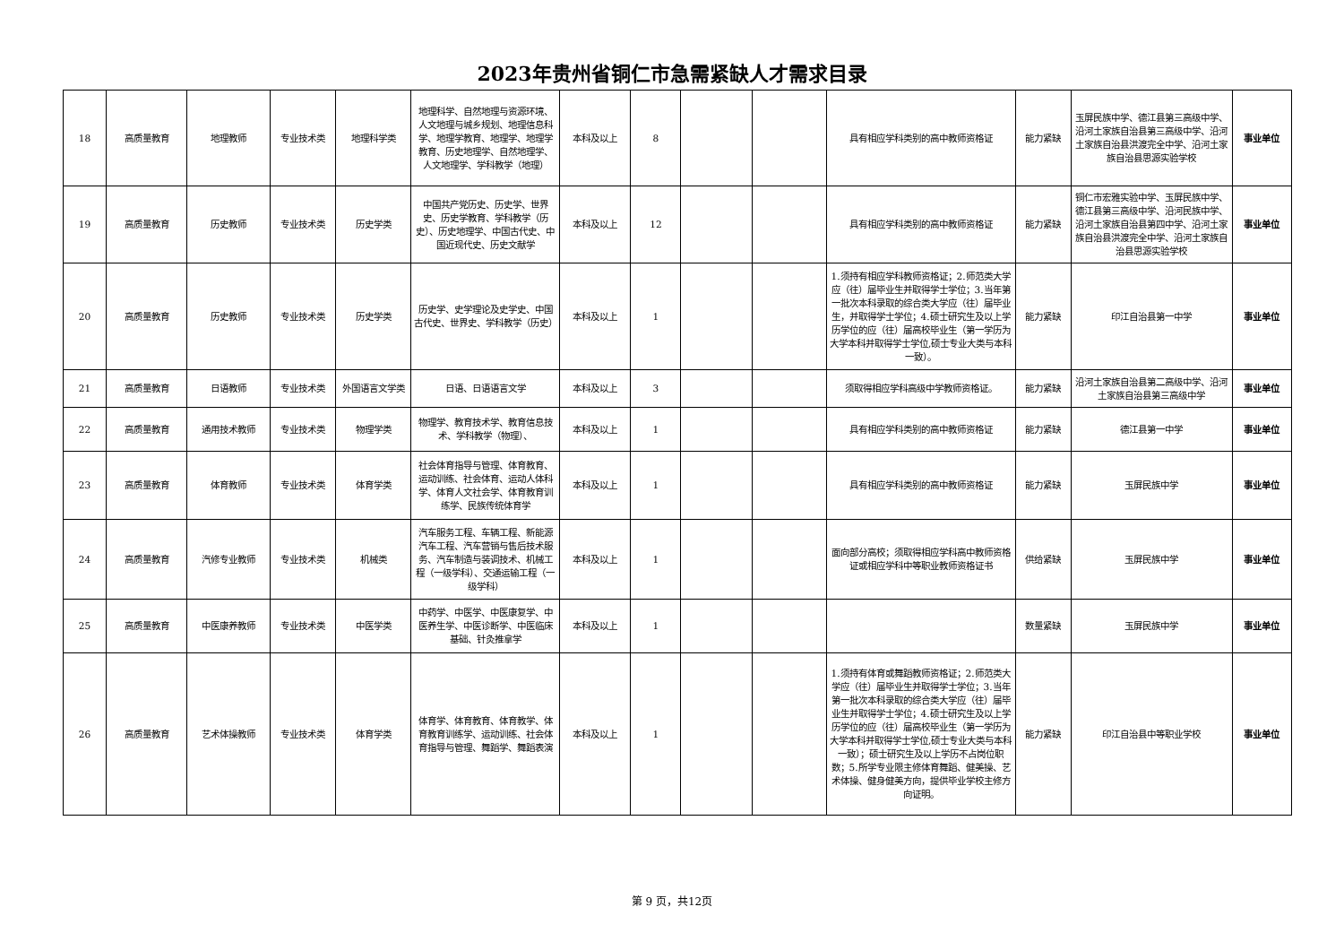2023年贵州省铜仁市急需紧缺人才需求目录
| 18 | 高质量教育 | 地理教师 | 专业技术类 | 地理科学类 | 地理科学、自然地理与资源环境、人文地理与城乡规划、地理信息科学、地理学教育、地理学、地理学教育、历史地理学、自然地理学、人文地理学、学科教学（地理） | 本科及以上 | 8 | | | 具有相应学科类别的高中教师资格证 | 能力紧缺 | 玉屏民族中学、德江县第三高级中学、沿河土家族自治县第三高级中学、沿河土家族自治县洪渡完全中学、沿河土家族自治县思源实验学校 | 事业单位 |
| 19 | 高质量教育 | 历史教师 | 专业技术类 | 历史学类 | 中国共产党历史、历史学、世界史、历史学教育、学科教学（历史）、历史地理学、中国古代史、中国近现代史、历史文献学 | 本科及以上 | 12 | | | 具有相应学科类别的高中教师资格证 | 能力紧缺 | 铜仁市宏雅实验中学、玉屏民族中学、德江县第三高级中学、沿河民族中学、沿河土家族自治县第四中学、沿河土家族自治县洪渡完全中学、沿河土家族自治县思源实验学校 | 事业单位 |
| 20 | 高质量教育 | 历史教师 | 专业技术类 | 历史学类 | 历史学、史学理论及史学史、中国古代史、世界史、学科教学（历史） | 本科及以上 | 1 | | | 1.须持有相应学科教师资格证；2.师范类大学应（往）届毕业生并取得学士学位；3.当年第一批次本科录取的综合类大学应（往）届毕业生，并取得学士学位；4.硕士研究生及以上学历学位的应（往）届高校毕业生（第一学历为大学本科并取得学士学位,硕士专业大类与本科一致）。 | 能力紧缺 | 印江自治县第一中学 | 事业单位 |
| 21 | 高质量教育 | 日语教师 | 专业技术类 | 外国语言文学类 | 日语、日语语言文学 | 本科及以上 | 3 | | | 须取得相应学科高级中学教师资格证。 | 能力紧缺 | 沿河土家族自治县第二高级中学、沿河土家族自治县第三高级中学 | 事业单位 |
| 22 | 高质量教育 | 通用技术教师 | 专业技术类 | 物理学类 | 物理学、教育技术学、教育信息技术、学科教学（物理）、 | 本科及以上 | 1 | | | 具有相应学科类别的高中教师资格证 | 能力紧缺 | 德江县第一中学 | 事业单位 |
| 23 | 高质量教育 | 体育教师 | 专业技术类 | 体育学类 | 社会体育指导与管理、体育教育、运动训练、社会体育、运动人体科学、体育人文社会学、体育教育训练学、民族传统体育学 | 本科及以上 | 1 | | | 具有相应学科类别的高中教师资格证 | 能力紧缺 | 玉屏民族中学 | 事业单位 |
| 24 | 高质量教育 | 汽修专业教师 | 专业技术类 | 机械类 | 汽车服务工程、车辆工程、新能源汽车工程、汽车营销与售后技术服务、汽车制造与装调技术、机械工程（一级学科）、交通运输工程（一级学科） | 本科及以上 | 1 | | | 面向部分高校；须取得相应学科高中教师资格证或相应学科中等职业教师资格证书 | 供给紧缺 | 玉屏民族中学 | 事业单位 |
| 25 | 高质量教育 | 中医康养教师 | 专业技术类 | 中医学类 | 中药学、中医学、中医康复学、中医养生学、中医诊断学、中医临床基础、针灸推拿学 | 本科及以上 | 1 | | | | 数量紧缺 | 玉屏民族中学 | 事业单位 |
| 26 | 高质量教育 | 艺术体操教师 | 专业技术类 | 体育学类 | 体育学、体育教育、体育教学、体育教育训练学、运动训练、社会体育指导与管理、舞蹈学、舞蹈表演 | 本科及以上 | 1 | | | 1.须持有体育或舞蹈教师资格证；2.师范类大学应（往）届毕业生并取得学士学位；3.当年第一批次本科录取的综合类大学应（往）届毕业生并取得学士学位；4.硕士研究生及以上学历学位的应（往）届高校毕业生（第一学历为大学本科并取得学士学位,硕士专业大类与本科一致）；硕士研究生及以上学历不占岗位职数；5.所学专业限主修体育舞蹈、健美操、艺术体操、健身健美方向，提供毕业学校主修方向证明。 | 能力紧缺 | 印江自治县中等职业学校 | 事业单位 |
第 9 页，共12页